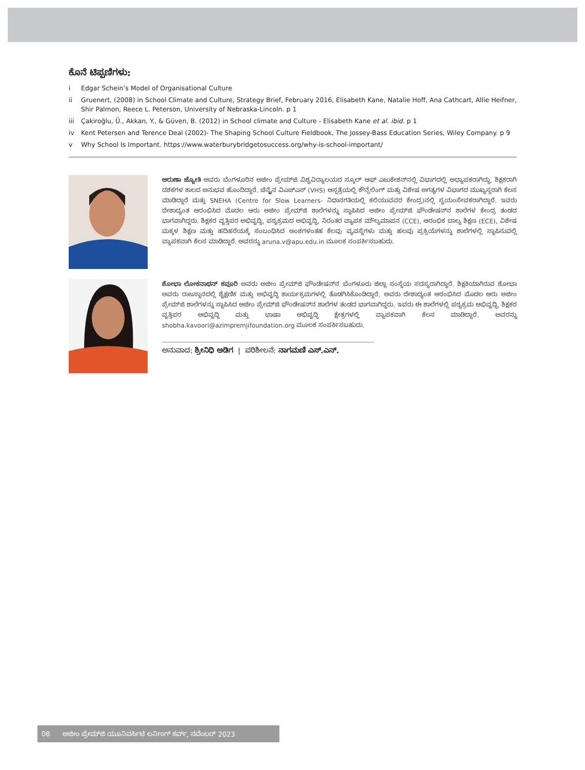ಕೊನೆ ಟಿಪ್ಪಣಿಗಳು:
i Edgar Schein’s Model of Organisational Culture
ii Gruenert, (2008) in School Climate and Culture, Strategy Brief, February 2016, Elisabeth Kane, Natalie Hoff, Ana Cathcart, Allie Heifner, Shir Palmon, Reece L. Peterson, University of Nebraska-Lincoln. p 1
iii Çakiroğlu, Ü., Akkan, Y., & Güven, B. (2012) in School climate and Culture - Elisabeth Kane et al. ibid. p 1
iv Kent Petersen and Terence Deal (2002)- The Shaping School Culture Fieldbook, The Jossey-Bass Education Series, Wiley Company. p 9
v Why School Is Important. https://www.waterburybridgetosuccess.org/why-is-school-important/
ಅರುಣಾ ಜ್ಯೋತಿ ಅವರು ಬೆಂಗಳೂರಿನ ಅಜೀಂ ಪ್ರೇಮ್‌ಜಿ ವಿಶ್ವವಿದ್ಯಾಲಯದ ಸ್ಕೂಲ್ ಆಫ್ ಎಜುಕೇಶನ್‌ನಲ್ಲಿ ವಿಭಾಗದಲ್ಲಿ ಅಧ್ಯಾಪಕರಾಗಿದ್ದು, ಶಿಕ್ಷಕರಾಗಿ ದಶಕಗಳ ಕಾಲದ ಅನುಭವ ಹೊಂದಿದ್ದಾರೆ. ಚೆನ್ನೈನ ವಿಎಚ್‌ಎಸ್ (VHS) ಆಸ್ಪತ್ರೆಯಲ್ಲಿ ಕೌನ್ಸೆಲಿಂಗ್ ಮತ್ತು ವಿಶೇಷ ಅಗತ್ಯಗಳ ವಿಭಾಗದ ಮುಖ್ಯಸ್ಥರಾಗಿ ಕೆಲಸ ಮಾಡಿದ್ದಾರೆ ಮತ್ತು SNEHA (Centre for Slow Learners- ನಿಧಾನಗತಿಯಲ್ಲಿ ಕಲಿಯುವವರ ಕೇಂದ್ರ)ನಲ್ಲಿ ಸ್ವಯಂಸೇವಕರಾಗಿದ್ದಾರೆ. ಇವರು ದೇಶಾದ್ಯಂತ ಆರಂಭಿಸಿದ ಮೊದಲ ಆರು ಅಜೀಂ ಪ್ರೇಮ್‌ಜಿ ಶಾಲೆಗಳನ್ನು ಸ್ಥಾಪಿಸಿದ ಅಜೀಂ ಪ್ರೇಮ್‌ಜಿ ಫೌಂಡೇಷನ್‌ನ ಶಾಲೆಗಳ ಕೇಂದ್ರ ತಂಡದ ಭಾಗವಾಗಿದ್ದರು. ಶಿಕ್ಷಕರ ವೃತ್ತಿಪರ ಅಭಿವೃದ್ಧಿ, ಪಠ್ಯಕ್ರಮದ ಅಭಿವೃದ್ಧಿ, ನಿರಂತರ ವ್ಯಾಪಕ ಮೌಲ್ಯಮಾಪನ (CCE), ಆರಂಭಿಕ ಬಾಲ್ಯ ಶಿಕ್ಷಣ (ECE), ವಿಶೇಷ ಮಕ್ಕಳ ಶಿಕ್ಷಣ ಮತ್ತು ಹದಿಹರೆಯಕ್ಕೆ ಸಂಬಂಧಿಸಿದ ಅಂಶಗಳಂತಹ ಕೆಲವು ವ್ಯವಸ್ಥೆಗಳು ಮತ್ತು ಹಲವು ಪ್ರಕ್ರಿಯೆಗಳನ್ನು ಶಾಲೆಗಳಲ್ಲಿ ಸ್ಥಾಪಿಸುವಲ್ಲಿ ವ್ಯಾಪಕವಾಗಿ ಕೆಲಸ ಮಾಡಿದ್ದಾರೆ. ಅವರನ್ನು aruna.v@apu.edu.in ಮೂಲಕ ಸಂಪರ್ಕಿಸಬಹುದು.
ಶೋಭಾ ಲೋಕನಾಥನ್ ಕವೂರಿ ಅವರು ಅಜೀಂ ಪ್ರೇಮ್‌ಜಿ ಫೌಂಡೇಷನ್‌ನ ಬೆಂಗಳೂರು ಜಿಲ್ಲಾ ಸಂಸ್ಥೆಯ ಸದಸ್ಯರಾಗಿದ್ದಾರೆ. ಶಿಕ್ಷಕಿಯಾಗಿರುವ ಶೋಭಾ ಅವರು ರಾಜಸ್ಥಾನದಲ್ಲಿ ಶೈಕ್ಷಣಿಕ ಮತ್ತು ಅಭಿವೃದ್ಧಿ ಕಾರ್ಯಕ್ರಮಗಳಲ್ಲಿ ತೊಡಗಿಸಿಕೊಂಡಿದ್ದಾರೆ. ಅವರು ದೇಶಾದ್ಯಂತ ಆರಂಭಿಸಿದ ಮೊದಲ ಆರು ಅಜೀಂ ಪ್ರೇಮ್‌ಜಿ ಶಾಲೆಗಳನ್ನು ಸ್ಥಾಪಿಸಿದ ಅಜೀಂ ಪ್ರೇಮ್‌ಜಿ ಫೌಂಡೇಷನ್‌ನ ಶಾಲೆಗಳ ತಂಡದ ಭಾಗವಾಗಿದ್ದರು. ಇವರು ಈ ಶಾಲೆಗಳಲ್ಲಿ ಪಠ್ಯಕ್ರಮ ಅಭಿವೃದ್ಧಿ, ಶಿಕ್ಷಕರ ವೃತ್ತಿಪರ ಅಭಿವೃದ್ಧಿ ಮತ್ತು ಭಾಷಾ ಅಭಿವೃದ್ಧಿ ಕ್ಷೇತ್ರಗಳಲ್ಲಿ ವ್ಯಾಪಕವಾಗಿ ಕೆಲಸ ಮಾಡಿದ್ದಾರೆ. ಅವರನ್ನು shobha.kavoori@azimpremjifoundation.org ಮೂಲಕ ಸಂಪರ್ಕಿಸಬಹುದು.
ಅನುವಾದ: ಶ್ರೀನಿಧಿ ಅಡಿಗ | ಪರಿಶೀಲನೆ: ನಾಗಮಣಿ ಎಸ್.ಎನ್.
08 ಅಜೀಂ ಪ್ರೇಮ್‌ಜಿ ಯೂನಿವರ್ಸಿಟಿ ಲರ್ನಿಂಗ್ ಕರ್ವ್, ನವೆಂಬರ್ 2023